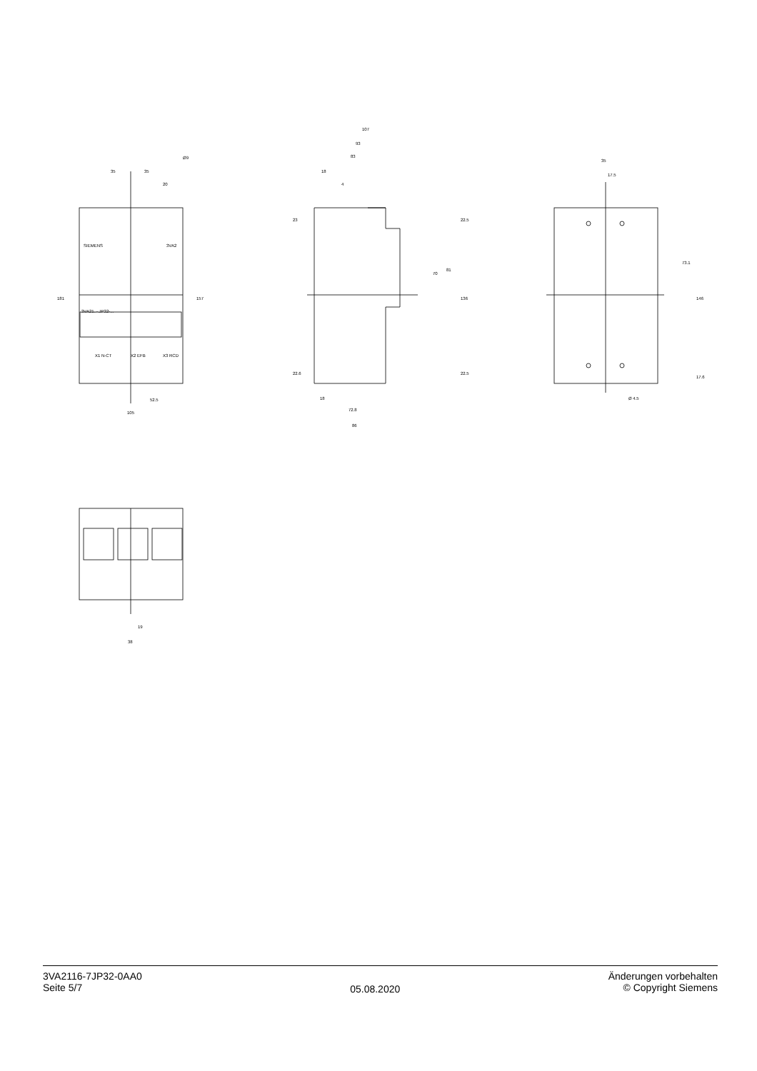35
35
20
Ø9
181
157
52.5
105
SIEMENS
3VA2
3VA21..-.JP32-...
X1 N-CT
X2 EFB
X3 RCD
107
93
83
18
4
23
22.6
18
72.8
86
70
81
136
22.5
22.5
35
17.5
73.1
146
17.6
Ø 4.5
19
38
3VA2116-7JP32-0AA0
Seite 5/7
05.08.2020
Änderungen vorbehalten
© Copyright Siemens